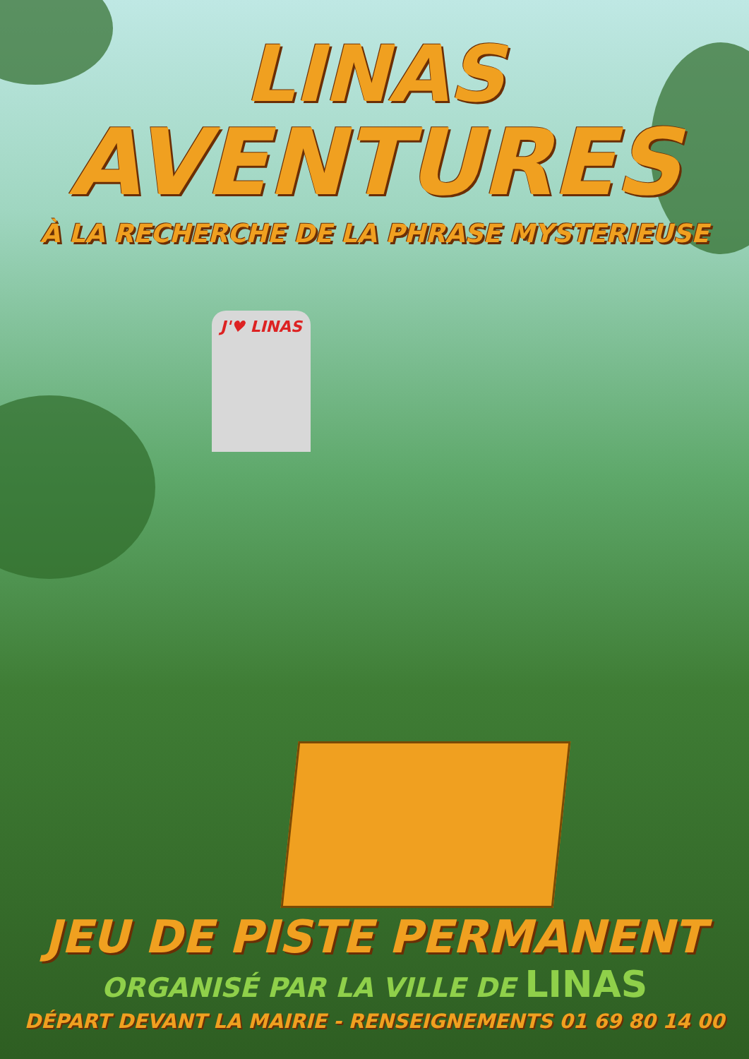J'♥ LINAS
LINAS
AVENTURES
À LA RECHERCHE DE LA PHRASE MYSTERIEUSE
JEU DE PISTE PERMANENT
ORGANISÉ PAR LA VILLE DE LINAS
DÉPART DEVANT LA MAIRIE - RENSEIGNEMENTS 01 69 80 14 00